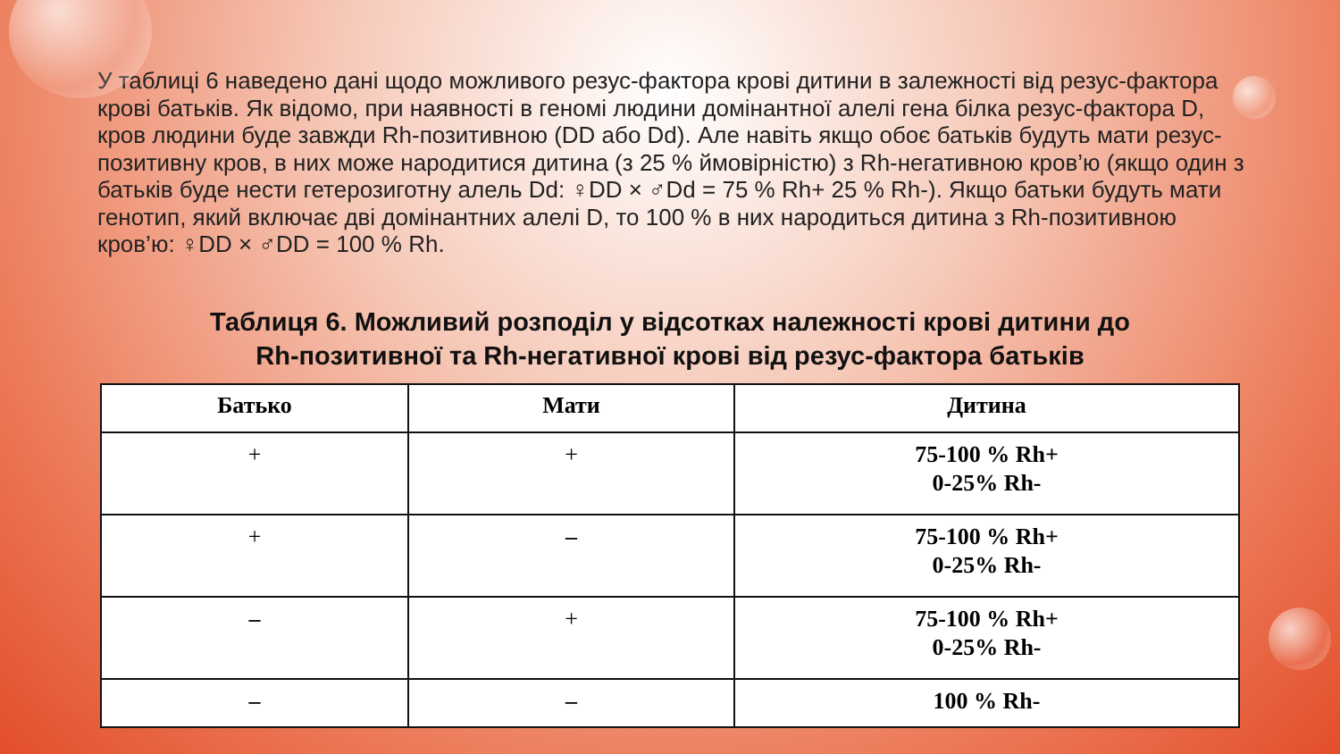У таблиці 6 наведено дані щодо можливого резус-фактора крові дитини в залежності від резус-фактора крові батьків. Як відомо, при наявності в геномі людини домінантної алелі гена білка резус-фактора D, кров людини буде завжди Rh-позитивною (DD або Dd). Але навіть якщо обоє батьків будуть мати резус-позитивну кров, в них може народитися дитина (з 25 % ймовірністю) з Rh-негативною кров’ю (якщо один з батьків буде нести гетерозиготну алель Dd: ♀DD × ♂Dd = 75 % Rh+ 25 % Rh-). Якщо батьки будуть мати генотип, який включає дві домінантних алелі D, то 100 % в них народиться дитина з Rh-позитивною кров’ю: ♀DD × ♂DD = 100 % Rh.
Таблиця 6. Можливий розподіл у відсотках належності крові дитини до
Rh-позитивної та Rh-негативної крові від резус-фактора батьків
| Батько | Мати | Дитина |
| --- | --- | --- |
| + | + | 75-100 % Rh+ 0-25% Rh- |
| + | – | 75-100 % Rh+ 0-25% Rh- |
| – | + | 75-100 % Rh+ 0-25% Rh- |
| – | – | 100 % Rh- |